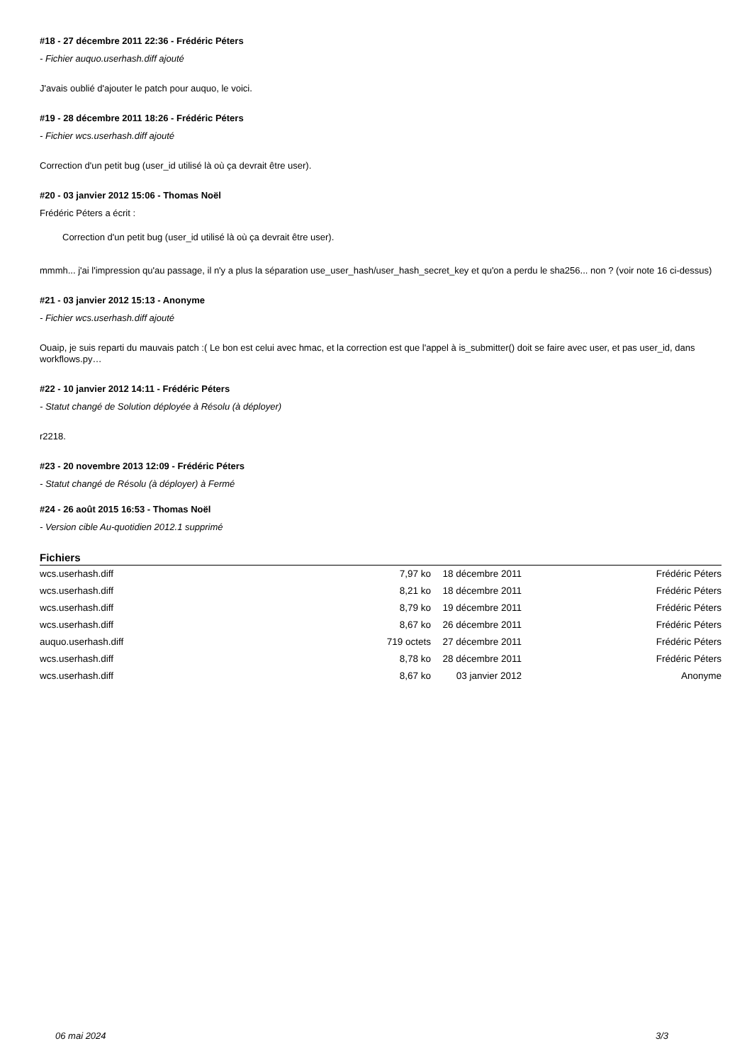#18 - 27 décembre 2011 22:36 - Frédéric Péters
- Fichier auquo.userhash.diff ajouté
J'avais oublié d'ajouter le patch pour auquo, le voici.
#19 - 28 décembre 2011 18:26 - Frédéric Péters
- Fichier wcs.userhash.diff ajouté
Correction d'un petit bug (user_id utilisé là où ça devrait être user).
#20 - 03 janvier 2012 15:06 - Thomas Noël
Frédéric Péters a écrit :
Correction d'un petit bug (user_id utilisé là où ça devrait être user).
mmmh... j'ai l'impression qu'au passage, il n'y a plus la séparation use_user_hash/user_hash_secret_key et qu'on a perdu le sha256... non ? (voir note 16 ci-dessus)
#21 - 03 janvier 2012 15:13 - Anonyme
- Fichier wcs.userhash.diff ajouté
Ouaip, je suis reparti du mauvais patch :( Le bon est celui avec hmac, et la correction est que l'appel à is_submitter() doit se faire avec user, et pas user_id, dans workflows.py…
#22 - 10 janvier 2012 14:11 - Frédéric Péters
- Statut changé de Solution déployée à Résolu (à déployer)
r2218.
#23 - 20 novembre 2013 12:09 - Frédéric Péters
- Statut changé de Résolu (à déployer) à Fermé
#24 - 26 août 2015 16:53 - Thomas Noël
- Version cible Au-quotidien 2012.1 supprimé
Fichiers
| wcs.userhash.diff | 7,97 ko | 18 décembre 2011 | Frédéric Péters |
| wcs.userhash.diff | 8,21 ko | 18 décembre 2011 | Frédéric Péters |
| wcs.userhash.diff | 8,79 ko | 19 décembre 2011 | Frédéric Péters |
| wcs.userhash.diff | 8,67 ko | 26 décembre 2011 | Frédéric Péters |
| auquo.userhash.diff | 719 octets | 27 décembre 2011 | Frédéric Péters |
| wcs.userhash.diff | 8,78 ko | 28 décembre 2011 | Frédéric Péters |
| wcs.userhash.diff | 8,67 ko | 03 janvier 2012 | Anonyme |
06 mai 2024 3/3